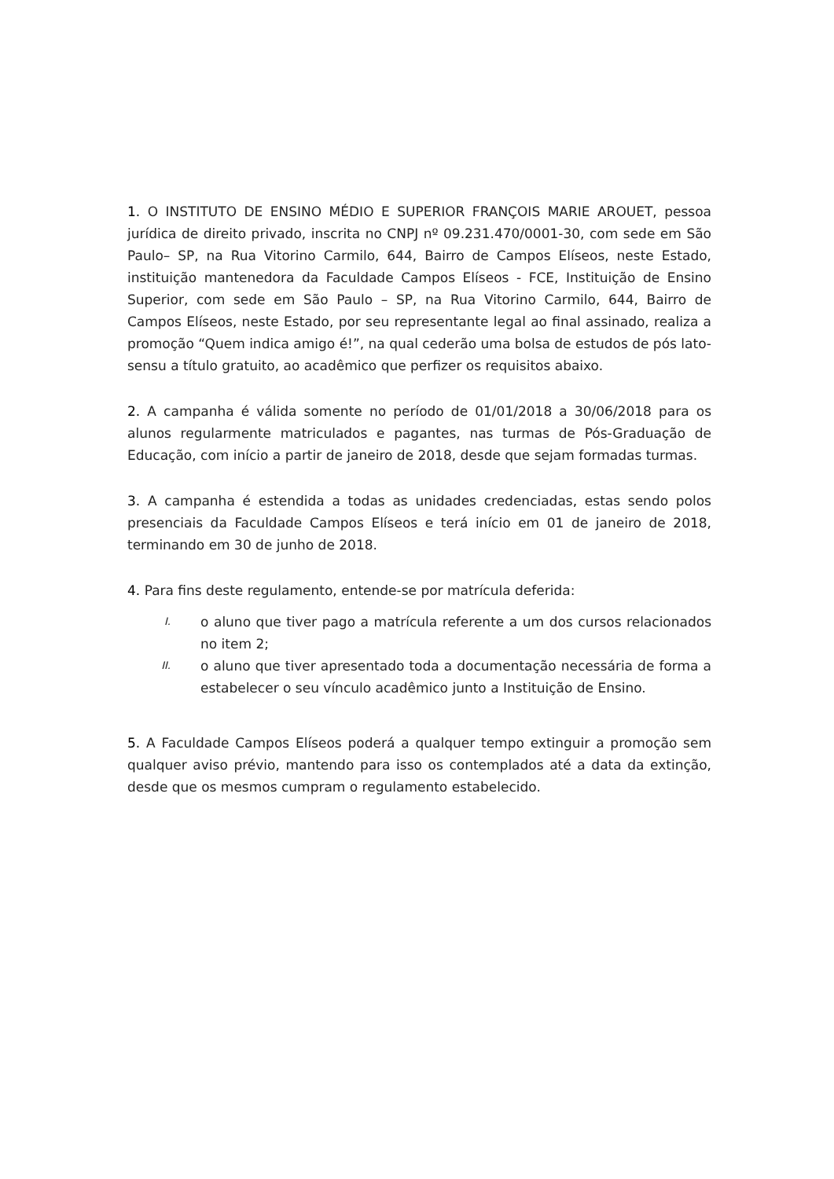1. O INSTITUTO DE ENSINO MÉDIO E SUPERIOR FRANÇOIS MARIE AROUET, pessoa jurídica de direito privado, inscrita no CNPJ nº 09.231.470/0001-30, com sede em São Paulo– SP, na Rua Vitorino Carmilo, 644, Bairro de Campos Elíseos, neste Estado, instituição mantenedora da Faculdade Campos Elíseos - FCE, Instituição de Ensino Superior, com sede em São Paulo – SP, na Rua Vitorino Carmilo, 644, Bairro de Campos Elíseos, neste Estado, por seu representante legal ao final assinado, realiza a promoção “Quem indica amigo é!”, na qual cederão uma bolsa de estudos de pós lato-sensu a título gratuito, ao acadêmico que perfizer os requisitos abaixo.
2. A campanha é válida somente no período de 01/01/2018 a 30/06/2018 para os alunos regularmente matriculados e pagantes, nas turmas de Pós-Graduação de Educação, com início a partir de janeiro de 2018, desde que sejam formadas turmas.
3. A campanha é estendida a todas as unidades credenciadas, estas sendo polos presenciais da Faculdade Campos Elíseos e terá início em 01 de janeiro de 2018, terminando em 30 de junho de 2018.
4. Para fins deste regulamento, entende-se por matrícula deferida:
I. o aluno que tiver pago a matrícula referente a um dos cursos relacionados no item 2;
II. o aluno que tiver apresentado toda a documentação necessária de forma a estabelecer o seu vínculo acadêmico junto a Instituição de Ensino.
5. A Faculdade Campos Elíseos poderá a qualquer tempo extinguir a promoção sem qualquer aviso prévio, mantendo para isso os contemplados até a data da extinção, desde que os mesmos cumpram o regulamento estabelecido.